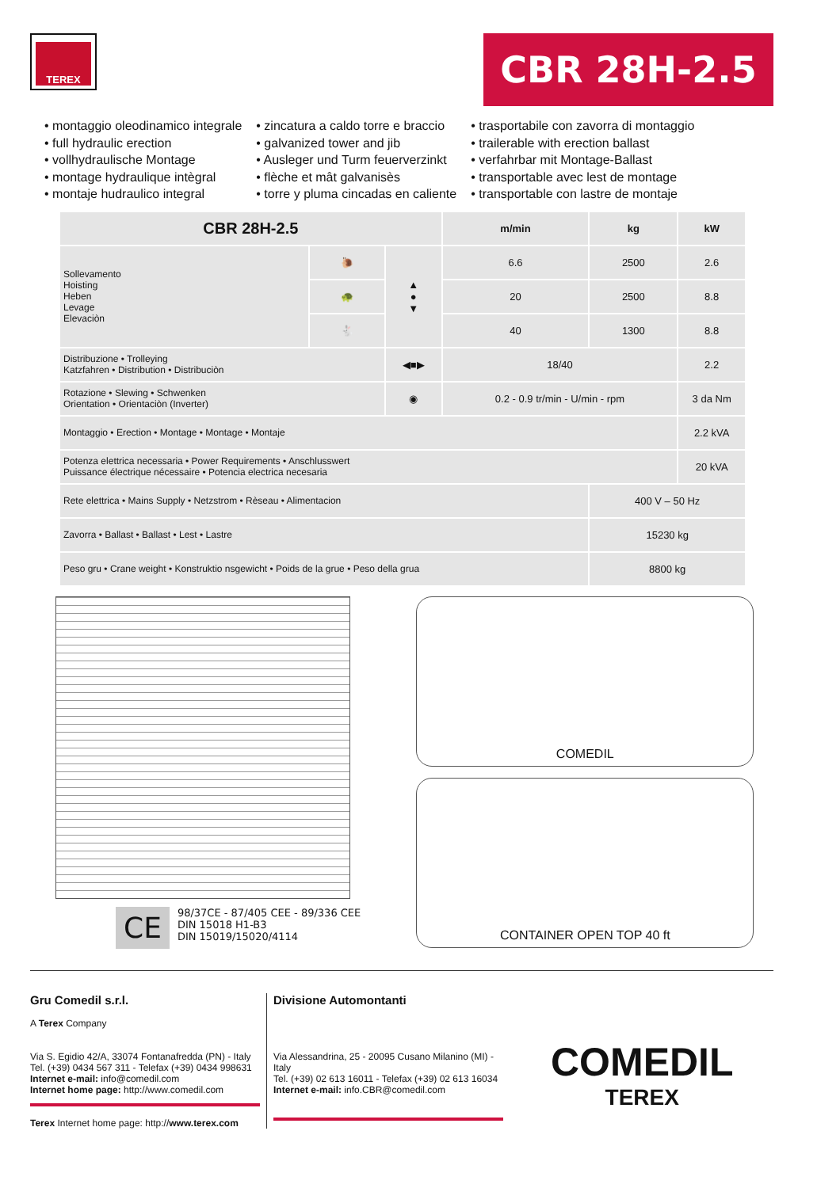TEREX
CBR 28H-2.5
• montaggio oleodinamico integrale
• full hydraulic erection
• vollhydraulische Montage
• montage hydraulique intègral
• montaje hudraulico integral
• zincatura a caldo torre e braccio
• galvanized tower and jib
• Ausleger und Turm feuerverzinkt
• flèche et mât galvanisès
• torre y pluma cincadas en caliente
• trasportabile con zavorra di montaggio
• trailerable with erection ballast
• verfahrbar mit Montage-Ballast
• transportable avec lest de montage
• transportable con lastre de montaje
| CBR 28H-2.5 | | | m/min | kg | kW |
| --- | --- | --- | --- | --- | --- |
| Sollevamento Hoisting Heben Levage Elevaciòn | 🐌 | ▲ ● ▼ | 6.6 | 2500 | 2.6 |
| | 🐢 | | 20 | 2500 | 8.8 |
| | 🐇 | | 40 | 1300 | 8.8 |
| Distribuzione • Trolleying Katzfahren • Distribution • Distribuciòn | | ◀■▶ | 18/40 | | 2.2 |
| Rotazione • Slewing • Schwenken Orientation • Orientaciòn (Inverter) | | ◉ | 0.2 - 0.9 tr/min - U/min - rpm | | 3 da Nm |
| Montaggio • Erection • Montage • Montage • Montaje | | | | | 2.2 kVA |
| Potenza elettrica necessaria • Power Requirements • Anschlusswert Puissance électrique nécessaire • Potencia electrica necesaria | | | | | 20 kVA |
| Rete elettrica • Mains Supply • Netzstrom • Rèseau • Alimentacion | | | | 400 V – 50 Hz | |
| Zavorra • Ballast • Ballast • Lest • Lastre | | | | 15230 kg | |
| Peso gru • Crane weight • Konstruktio nsgewicht • Poids de la grue • Peso della grua | | | | 8800 kg | |
CE
98/37CE - 87/405 CEE - 89/336 CEE
DIN 15018 H1-B3
DIN 15019/15020/4114
COMEDIL
CONTAINER OPEN TOP 40 ft
Gru Comedil s.r.l.
A Terex Company
Via S. Egidio 42/A, 33074 Fontanafredda (PN) - Italy
Tel. (+39) 0434 567 311 - Telefax (+39) 0434 998631
Internet e-mail: info@comedil.com
Internet home page: http://www.comedil.com
Terex Internet home page: http://www.terex.com
Divisione Automontanti
Via Alessandrina, 25 - 20095 Cusano Milanino (MI) - Italy
Tel. (+39) 02 613 16011 - Telefax (+39) 02 613 16034
Internet e-mail: info.CBR@comedil.com
COMEDIL
TEREX